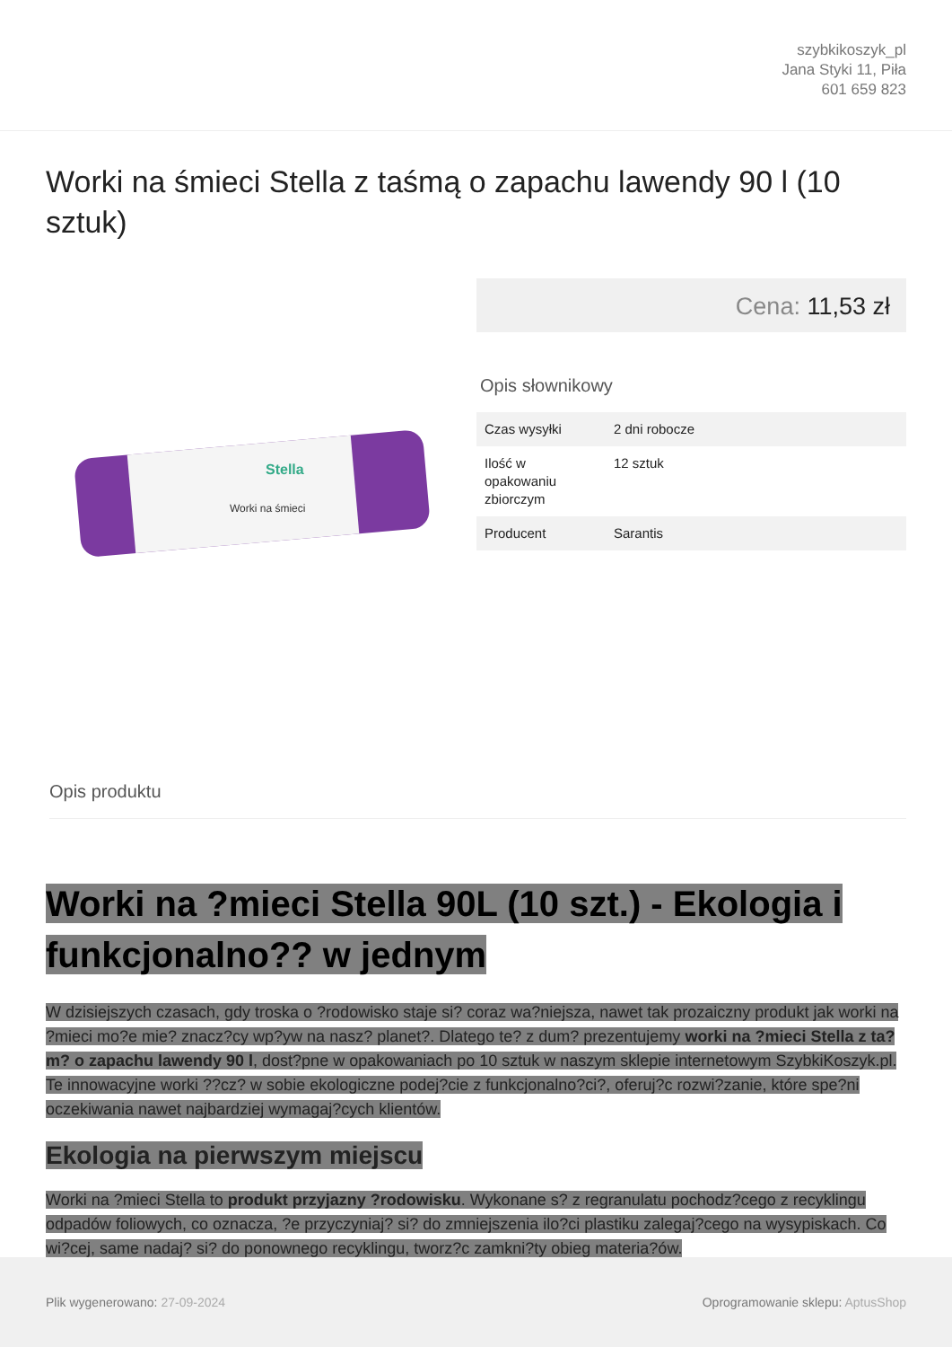szybkikoszyk_pl
Jana Styki 11, Piła
601 659 823
Worki na śmieci Stella z taśmą o zapachu lawendy 90 l (10 sztuk)
Stella
Worki na śmieci
Cena: 11,53 zł
Opis słownikowy
| Czas wysyłki | 2 dni robocze |
| Ilość w opakowaniu zbiorczym | 12 sztuk |
| Producent | Sarantis |
Opis produktu
Worki na ?mieci Stella 90L (10 szt.) - Ekologia i funkcjonalno?? w jednym
W dzisiejszych czasach, gdy troska o ?rodowisko staje si? coraz wa?niejsza, nawet tak prozaiczny produkt jak worki na ?mieci mo?e mie? znacz?cy wp?yw na nasz? planet?. Dlatego te? z dum? prezentujemy worki na ?mieci Stella z ta?m? o zapachu lawendy 90 l, dost?pne w opakowaniach po 10 sztuk w naszym sklepie internetowym SzybkiKoszyk.pl. Te innowacyjne worki ??cz? w sobie ekologiczne podej?cie z funkcjonalno?ci?, oferuj?c rozwi?zanie, które spe?ni oczekiwania nawet najbardziej wymagaj?cych klientów.
Ekologia na pierwszym miejscu
Worki na ?mieci Stella to produkt przyjazny ?rodowisku. Wykonane s? z regranulatu pochodz?cego z recyklingu odpadów foliowych, co oznacza, ?e przyczyniaj? si? do zmniejszenia ilo?ci plastiku zalegaj?cego na wysypiskach. Co wi?cej, same nadaj? si? do ponownego recyklingu, tworz?c zamkni?ty obieg materia?ów.
Plik wygenerowano: 27-09-2024
Oprogramowanie sklepu: AptusShop